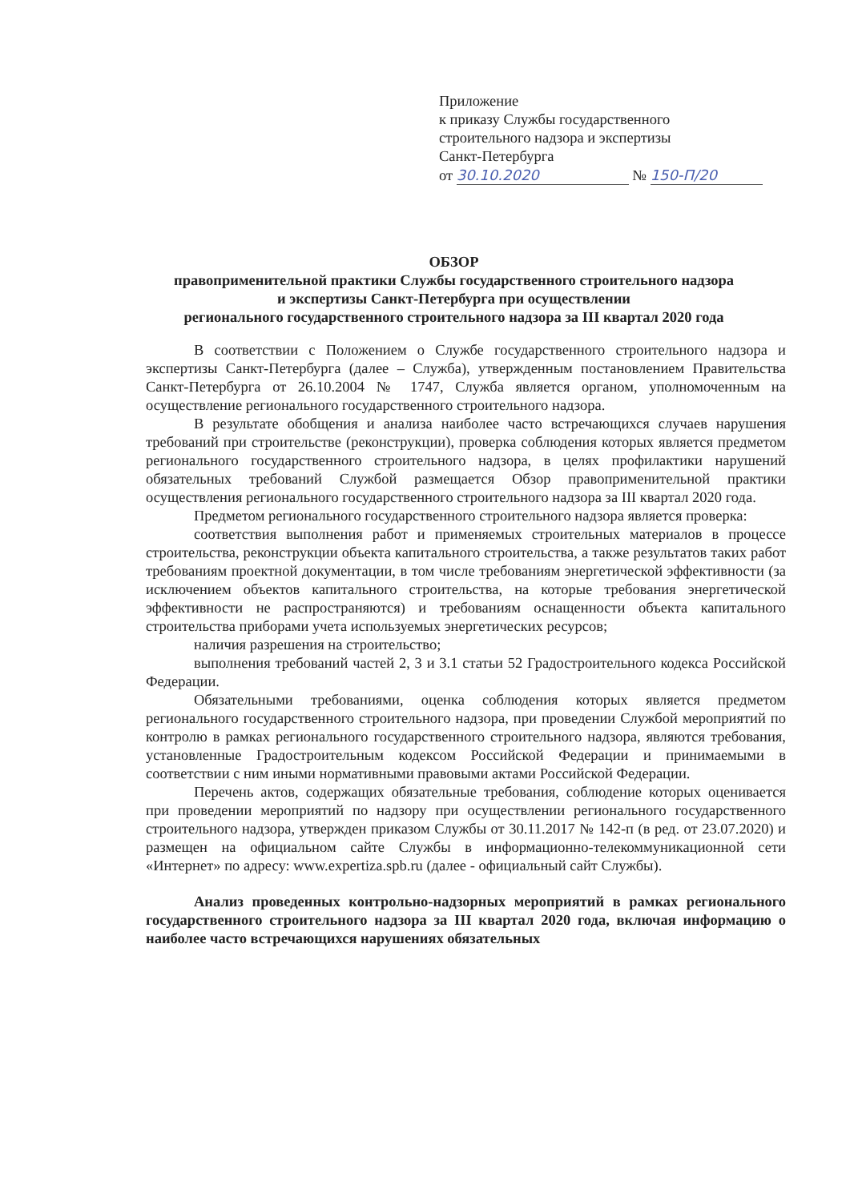Приложение
к приказу Службы государственного
строительного надзора и экспертизы
Санкт-Петербурга
от 30.10.2020 № 150-П/20
ОБЗОР
правоприменительной практики Службы государственного строительного надзора
и экспертизы Санкт-Петербурга при осуществлении
регионального государственного строительного надзора за III квартал 2020 года
В соответствии с Положением о Службе государственного строительного надзора и экспертизы Санкт-Петербурга (далее – Служба), утвержденным постановлением Правительства Санкт-Петербурга от 26.10.2004 № 1747, Служба является органом, уполномоченным на осуществление регионального государственного строительного надзора.
В результате обобщения и анализа наиболее часто встречающихся случаев нарушения требований при строительстве (реконструкции), проверка соблюдения которых является предметом регионального государственного строительного надзора, в целях профилактики нарушений обязательных требований Службой размещается Обзор правоприменительной практики осуществления регионального государственного строительного надзора за III квартал 2020 года.
Предметом регионального государственного строительного надзора является проверка:
соответствия выполнения работ и применяемых строительных материалов в процессе строительства, реконструкции объекта капитального строительства, а также результатов таких работ требованиям проектной документации, в том числе требованиям энергетической эффективности (за исключением объектов капитального строительства, на которые требования энергетической эффективности не распространяются) и требованиям оснащенности объекта капитального строительства приборами учета используемых энергетических ресурсов;
наличия разрешения на строительство;
выполнения требований частей 2, 3 и 3.1 статьи 52 Градостроительного кодекса Российской Федерации.
Обязательными требованиями, оценка соблюдения которых является предметом регионального государственного строительного надзора, при проведении Службой мероприятий по контролю в рамках регионального государственного строительного надзора, являются требования, установленные Градостроительным кодексом Российской Федерации и принимаемыми в соответствии с ним иными нормативными правовыми актами Российской Федерации.
Перечень актов, содержащих обязательные требования, соблюдение которых оценивается при проведении мероприятий по надзору при осуществлении регионального государственного строительного надзора, утвержден приказом Службы от 30.11.2017 № 142-п (в ред. от 23.07.2020) и размещен на официальном сайте Службы в информационно-телекоммуникационной сети «Интернет» по адресу: www.expertiza.spb.ru (далее - официальный сайт Службы).
Анализ проведенных контрольно-надзорных мероприятий в рамках регионального государственного строительного надзора за III квартал 2020 года, включая информацию о наиболее часто встречающихся нарушениях обязательных